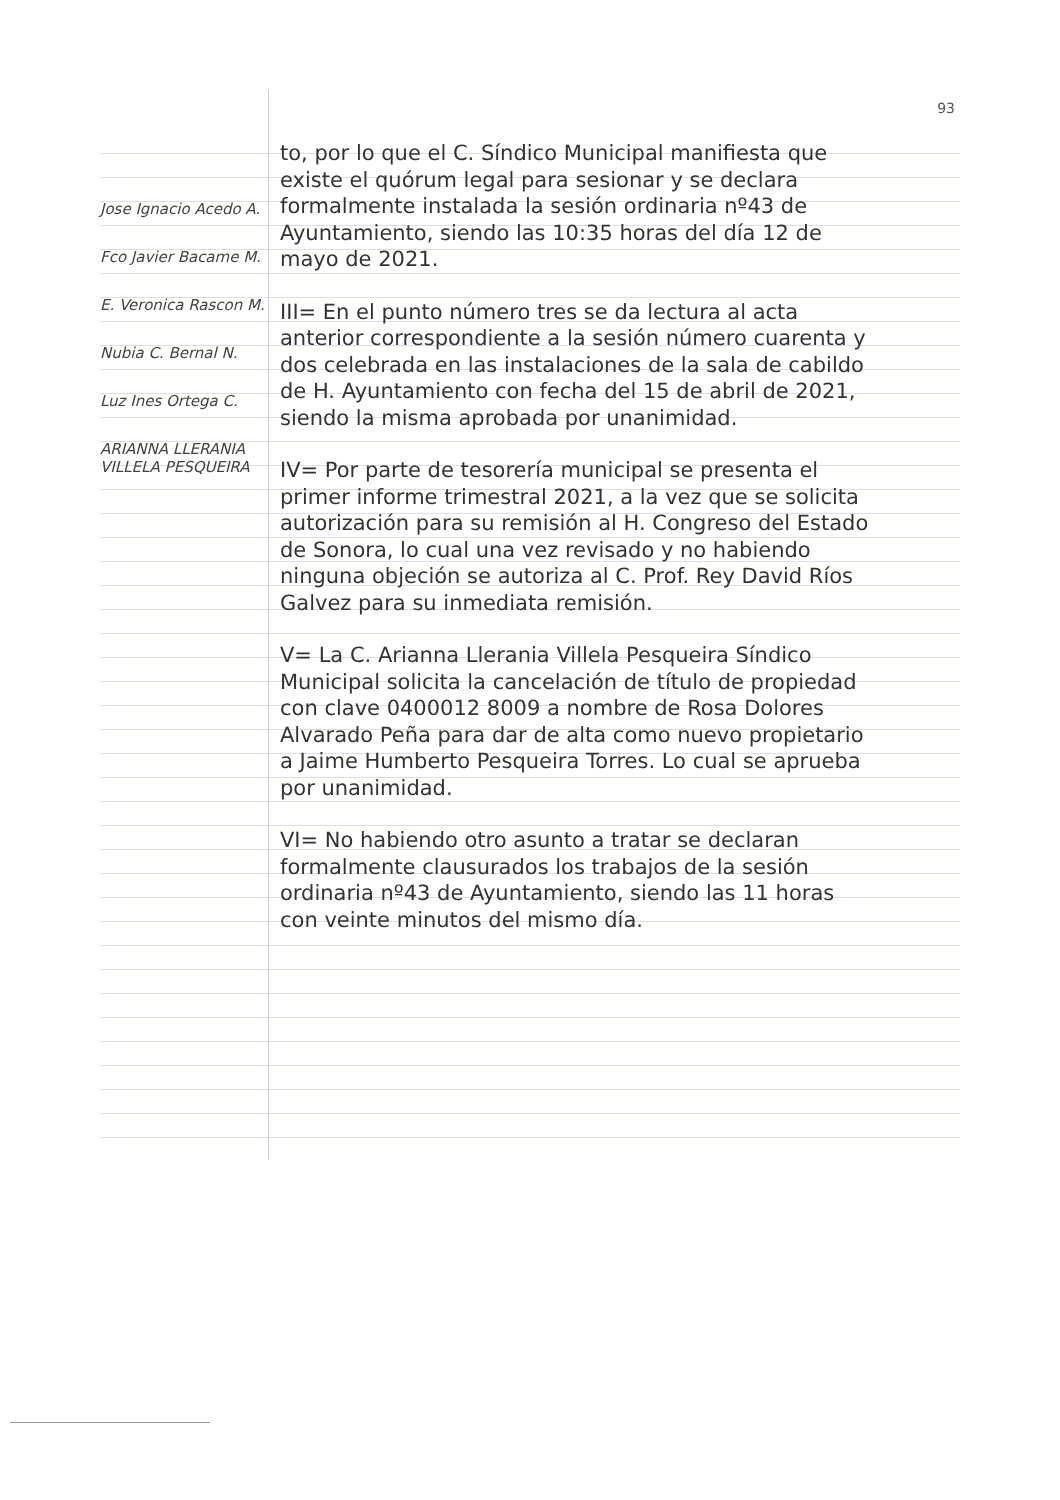93
Jose Ignacio Acedo A.
Fco Javier Bacame M.
E. Veronica Rascon M.
Nubia C. Bernal N.
Luz Ines Ortega C.
ARIANNA LLERANIA VILLELA PESQUEIRA
to, por lo que el C. Síndico Municipal manifiesta que existe el quórum legal para sesionar y se declara formalmente instalada la sesión ordinaria nº43 de Ayuntamiento, siendo las 10:35 horas del día 12 de mayo de 2021.
III= En el punto número tres se da lectura al acta anterior correspondiente a la sesión número cuarenta y dos celebrada en las instalaciones de la sala de cabildo de H. Ayuntamiento con fecha del 15 de abril de 2021, siendo la misma aprobada por unanimidad.
IV= Por parte de tesorería municipal se presenta el primer informe trimestral 2021, a la vez que se solicita autorización para su remisión al H. Congreso del Estado de Sonora, lo cual una vez revisado y no habiendo ninguna objeción se autoriza al C. Prof. Rey David Ríos Galvez para su inmediata remisión.
V= La C. Arianna Llerania Villela Pesqueira Síndico Municipal solicita la cancelación de título de propiedad con clave 0400012 8009 a nombre de Rosa Dolores Alvarado Peña para dar de alta como nuevo propietario a Jaime Humberto Pesqueira Torres. Lo cual se aprueba por unanimidad.
VI= No habiendo otro asunto a tratar se declaran formalmente clausurados los trabajos de la sesión ordinaria nº43 de Ayuntamiento, siendo las 11 horas con veinte minutos del mismo día.